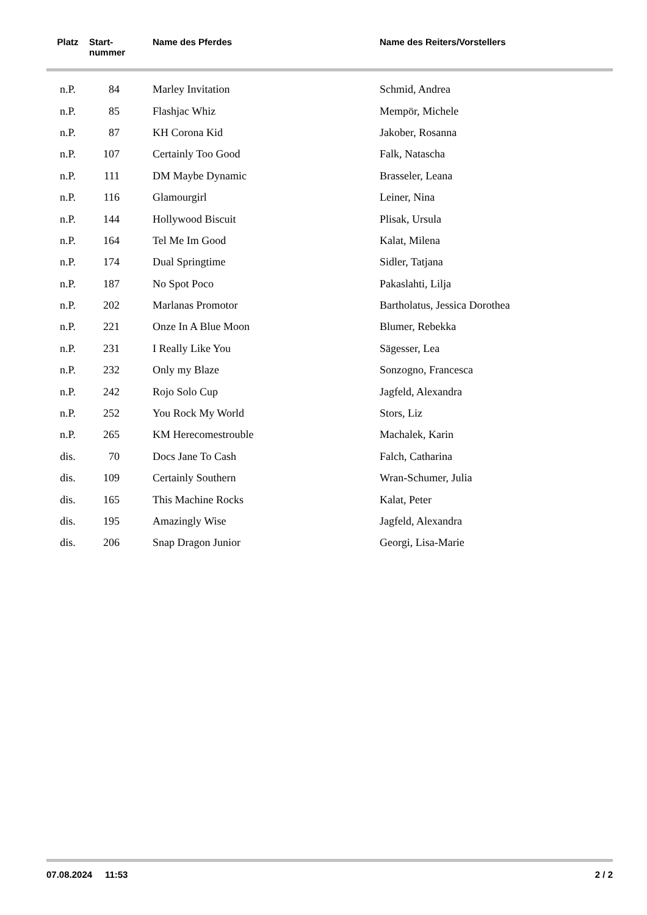| Platz | Start- nummer | Name des Pferdes | Name des Reiters/Vorstellers |
| --- | --- | --- | --- |
| n.P. | 84 | Marley Invitation | Schmid, Andrea |
| n.P. | 85 | Flashjac Whiz | Mempör, Michele |
| n.P. | 87 | KH Corona Kid | Jakober, Rosanna |
| n.P. | 107 | Certainly Too Good | Falk, Natascha |
| n.P. | 111 | DM Maybe Dynamic | Brasseler, Leana |
| n.P. | 116 | Glamourgirl | Leiner, Nina |
| n.P. | 144 | Hollywood Biscuit | Plisak, Ursula |
| n.P. | 164 | Tel Me Im Good | Kalat, Milena |
| n.P. | 174 | Dual Springtime | Sidler, Tatjana |
| n.P. | 187 | No Spot Poco | Pakaslahti, Lilja |
| n.P. | 202 | Marlanas Promotor | Bartholatus, Jessica Dorothea |
| n.P. | 221 | Onze In A Blue Moon | Blumer, Rebekka |
| n.P. | 231 | I Really Like You | Sägesser, Lea |
| n.P. | 232 | Only my Blaze | Sonzogno, Francesca |
| n.P. | 242 | Rojo Solo Cup | Jagfeld, Alexandra |
| n.P. | 252 | You Rock My World | Stors, Liz |
| n.P. | 265 | KM Herecomestrouble | Machalek, Karin |
| dis. | 70 | Docs Jane To Cash | Falch, Catharina |
| dis. | 109 | Certainly Southern | Wran-Schumer, Julia |
| dis. | 165 | This Machine Rocks | Kalat, Peter |
| dis. | 195 | Amazingly Wise | Jagfeld, Alexandra |
| dis. | 206 | Snap Dragon Junior | Georgi, Lisa-Marie |
07.08.2024 11:53 2 / 2